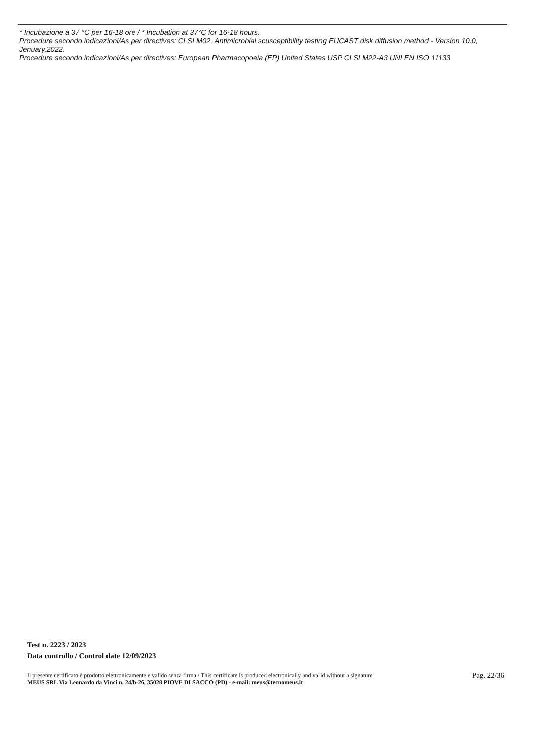* Incubazione a 37 °C per 16-18 ore / * Incubation at 37°C for 16-18 hours.
Procedure secondo indicazioni/As per directives: CLSI M02, Antimicrobial scusceptibility testing EUCAST disk diffusion method - Version 10.0, Jenuary,2022.
Procedure secondo indicazioni/As per directives: European Pharmacopoeia (EP) United States USP CLSI M22-A3 UNI EN ISO 11133
Test n. 2223 / 2023
Data controllo / Control date 12/09/2023
Il presente certificato è prodotto elettronicamente e valido senza firma / This certificate is produced electronically and valid without a signature
MEUS SRL Via Leonardo da Vinci n. 24/b-26, 35028 PIOVE DI SACCO (PD) - e-mail: meus@tecnomeus.it
Pag. 22/36